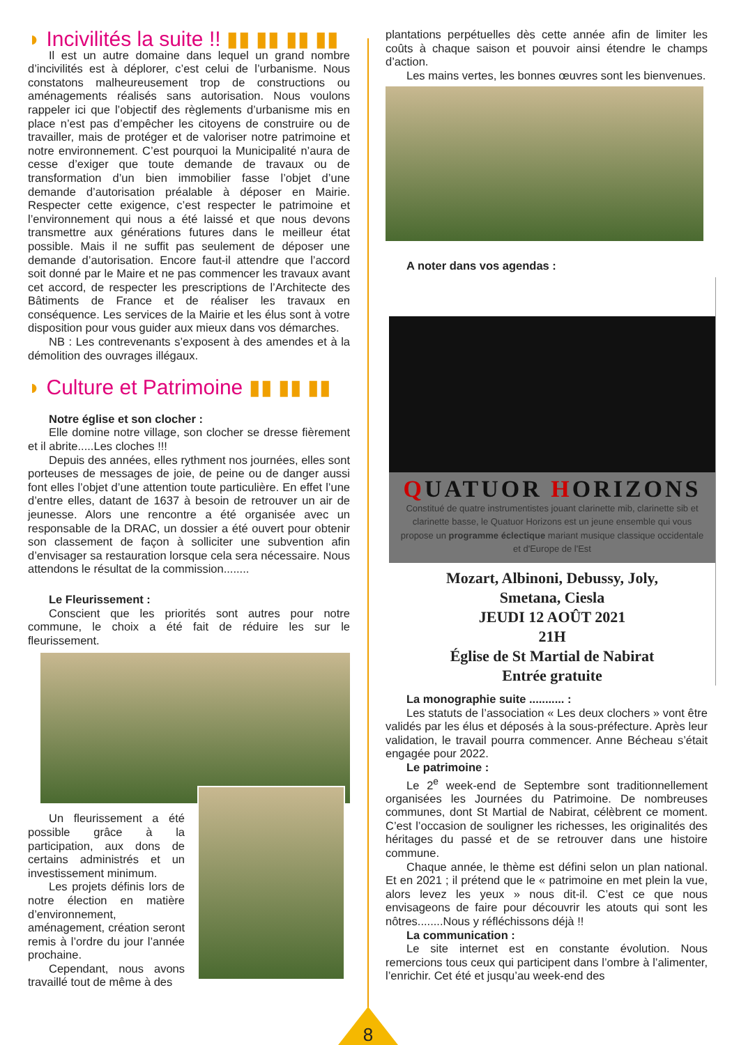◗ Incivilités la suite !! ▮▮ ▮▮ ▮▮ ▮▮
Il est un autre domaine dans lequel un grand nombre d’incivilités est à déplorer, c’est celui de l’urbanisme. Nous constatons malheureusement trop de constructions ou aménagements réalisés sans autorisation. Nous voulons rappeler ici que l’objectif des règlements d’urbanisme mis en place n’est pas d’empêcher les citoyens de construire ou de travailler, mais de protéger et de valoriser notre patrimoine et notre environnement. C’est pourquoi la Municipalité n’aura de cesse d’exiger que toute demande de travaux ou de transformation d’un bien immobilier fasse l’objet d’une demande d’autorisation préalable à déposer en Mairie. Respecter cette exigence, c’est respecter le patrimoine et l’environnement qui nous a été laissé et que nous devons transmettre aux générations futures dans le meilleur état possible. Mais il ne suffit pas seulement de déposer une demande d’autorisation. Encore faut-il attendre que l’accord soit donné par le Maire et ne pas commencer les travaux avant cet accord, de respecter les prescriptions de l’Architecte des Bâtiments de France et de réaliser les travaux en conséquence. Les services de la Mairie et les élus sont à votre disposition pour vous guider aux mieux dans vos démarches.
NB : Les contrevenants s’exposent à des amendes et à la démolition des ouvrages illégaux.
◗ Culture et Patrimoine ▮▮ ▮▮ ▮▮
Notre église et son clocher :
Elle domine notre village, son clocher se dresse fièrement et il abrite.....Les cloches !!!
Depuis des années, elles rythment nos journées, elles sont porteuses de messages de joie, de peine ou de danger aussi font elles l’objet d’une attention toute particulière. En effet l’une d’entre elles, datant de 1637 à besoin de retrouver un air de jeunesse. Alors une rencontre a été organisée avec un responsable de la DRAC, un dossier a été ouvert pour obtenir son classement de façon à solliciter une subvention afin d’envisager sa restauration lorsque cela sera nécessaire. Nous attendons le résultat de la commission........
Le Fleurissement :
Conscient que les priorités sont autres pour notre commune, le choix a été fait de réduire les sur le fleurissement.
Un fleurissement a été possible grâce à la participation, aux dons de certains administrés et un investissement minimum.
Les projets définis lors de notre élection en matière d’environnement, aménagement, création seront remis à l’ordre du jour l’année prochaine.
Cependant, nous avons travaillé tout de même à des
plantations perpétuelles dès cette année afin de limiter les coûts à chaque saison et pouvoir ainsi étendre le champs d’action.
Les mains vertes, les bonnes œuvres sont les bienvenues.
A noter dans vos agendas :
QUATUOR HORIZONS
Constitué de quatre instrumentistes jouant clarinette mib, clarinette sib et clarinette basse, le Quatuor Horizons est un jeune ensemble qui vous propose un programme éclectique mariant musique classique occidentale et d'Europe de l'Est
Mozart, Albinoni, Debussy, Joly,
Smetana, Ciesla
JEUDI 12 AOÛT 2021
21H
Église de St Martial de Nabirat
Entrée gratuite
La monographie suite ........... :
Les statuts de l’association « Les deux clochers » vont être validés par les élus et déposés à la sous-préfecture. Après leur validation, le travail pourra commencer. Anne Bécheau s’était engagée pour 2022.
Le patrimoine :
Le 2<sup>e</sup> week-end de Septembre sont traditionnellement organisées les Journées du Patrimoine. De nombreuses communes, dont St Martial de Nabirat, célèbrent ce moment. C’est l’occasion de souligner les richesses, les originalités des héritages du passé et de se retrouver dans une histoire commune.
Chaque année, le thème est défini selon un plan national. Et en 2021 ; il prétend que le « patrimoine en met plein la vue, alors levez les yeux » nous dit-il. C’est ce que nous envisageons de faire pour découvrir les atouts qui sont les nôtres........Nous y réfléchissons déjà !!
La communication :
Le site internet est en constante évolution. Nous remercions tous ceux qui participent dans l’ombre à l’alimenter, l’enrichir. Cet été et jusqu’au week-end des
8